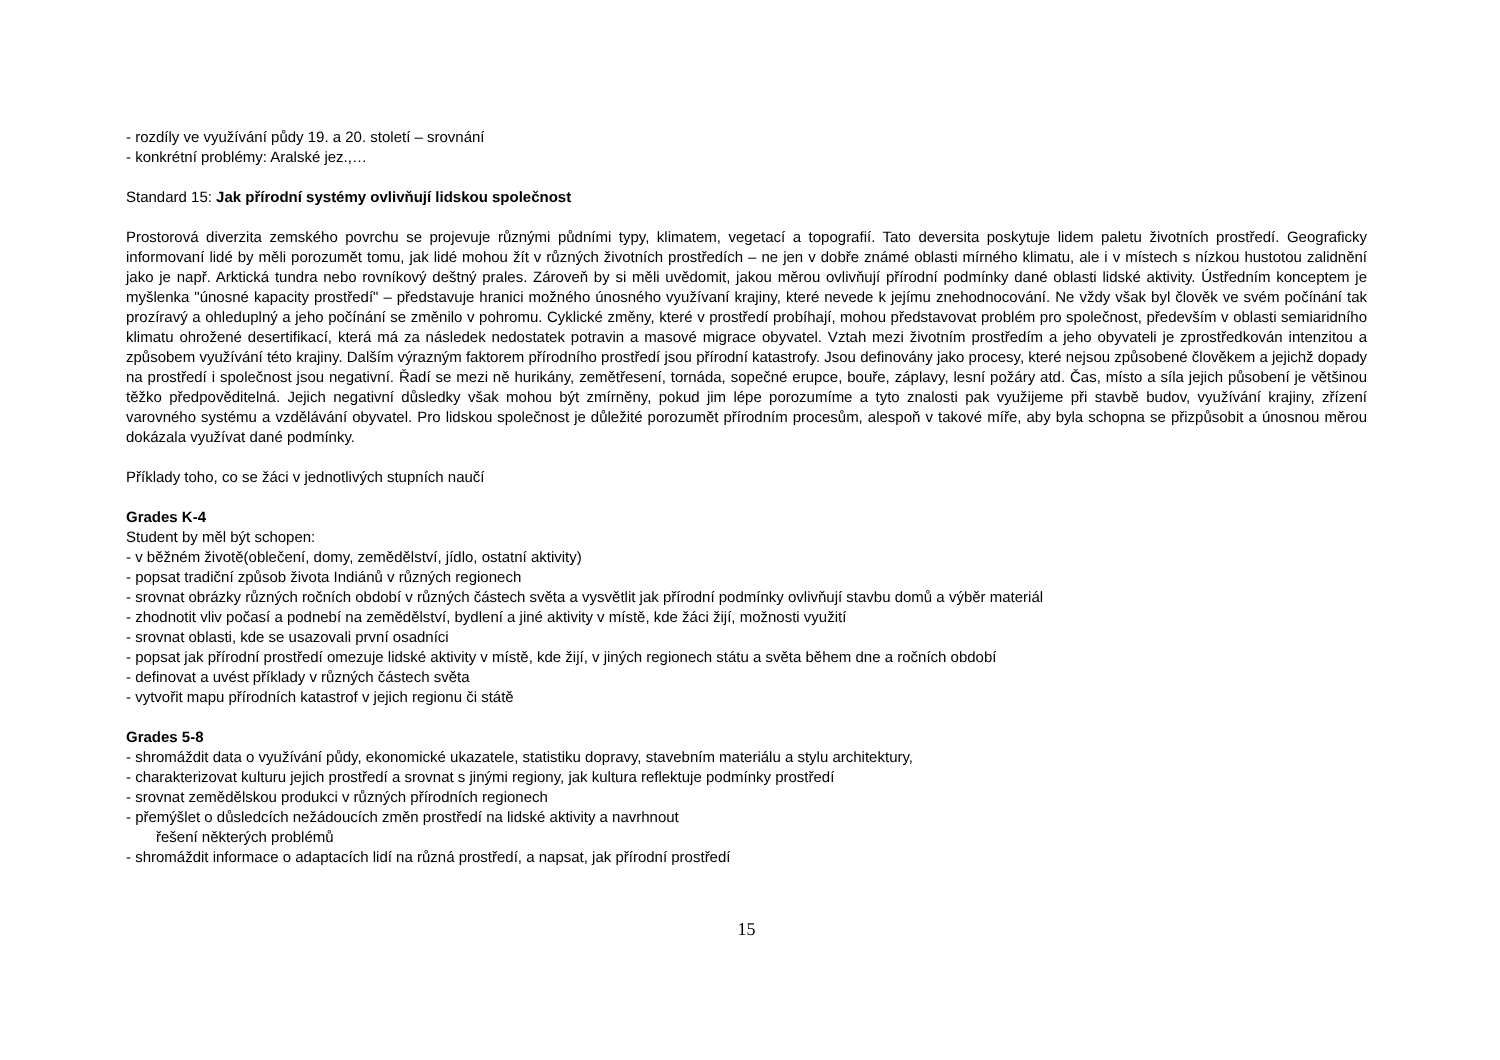- rozdíly ve využívání půdy 19. a 20. století – srovnání
- konkrétní problémy: Aralské jez.,…
Standard 15: Jak přírodní systémy ovlivňují lidskou společnost
Prostorová diverzita zemského povrchu se projevuje různými půdními typy, klimatem, vegetací a topografií. Tato deversita poskytuje lidem paletu životních prostředí. Geograficky informovaní lidé by měli porozumět tomu, jak lidé mohou žít v různých životních prostředích – ne jen v dobře známé oblasti mírného klimatu, ale i v místech s nízkou hustotou zalidnění jako je např. Arktická tundra nebo rovníkový deštný prales. Zároveň by si měli uvědomit, jakou měrou ovlivňují přírodní podmínky dané oblasti lidské aktivity. Ústředním konceptem je myšlenka "únosné kapacity prostředí" – představuje hranici možného únosného využívaní krajiny, které nevede k jejímu znehodnocování. Ne vždy však byl člověk ve svém počínání tak prozíravý a ohleduplný a jeho počínání se změnilo v pohromu. Cyklické změny, které v prostředí probíhají, mohou představovat problém pro společnost, především v oblasti semiaridního klimatu ohrožené desertifikací, která má za následek nedostatek potravin a masové migrace obyvatel. Vztah mezi životním prostředím a jeho obyvateli je zprostředkován intenzitou a způsobem využívání této krajiny. Dalším výrazným faktorem přírodního prostředí jsou přírodní katastrofy. Jsou definovány jako procesy, které nejsou způsobené člověkem a jejichž dopady na prostředí i společnost jsou negativní. Řadí se mezi ně hurikány, zemětřesení, tornáda, sopečné erupce, bouře, záplavy, lesní požáry atd. Čas, místo a síla jejich působení je většinou těžko předpověditelná. Jejich negativní důsledky však mohou být zmírněny, pokud jim lépe porozumíme a tyto znalosti pak využijeme při stavbě budov, využívání krajiny, zřízení varovného systému a vzdělávání obyvatel. Pro lidskou společnost je důležité porozumět přírodním procesům, alespoň v takové míře, aby byla schopna se přizpůsobit a únosnou měrou dokázala využívat dané podmínky.
Příklady toho, co se žáci v jednotlivých stupních naučí
Grades K-4
Student by měl být schopen:
- v běžném životě(oblečení, domy, zemědělství, jídlo, ostatní aktivity)
- popsat tradiční způsob života Indiánů v různých regionech
- srovnat obrázky různých ročních období v různých částech světa a vysvětlit jak přírodní podmínky ovlivňují stavbu domů a výběr materiál
- zhodnotit vliv počasí a podnebí na zemědělství, bydlení a jiné aktivity v místě, kde žáci žijí, možnosti využití
- srovnat oblasti, kde se usazovali první osadníci
- popsat jak přírodní prostředí omezuje lidské aktivity v místě, kde žijí, v jiných regionech státu a světa během dne a ročních období
- definovat a uvést příklady v různých částech světa
- vytvořit mapu přírodních katastrof v jejich regionu či státě
Grades 5-8
- shromáždit data o využívání půdy, ekonomické ukazatele, statistiku dopravy, stavebním materiálu a stylu architektury,
- charakterizovat kulturu jejich prostředí a srovnat s jinými regiony, jak kultura reflektuje podmínky prostředí
- srovnat zemědělskou produkci v různých přírodních regionech
- přemýšlet o důsledcích nežádoucích změn prostředí na lidské aktivity a navrhnout
řešení některých problémů
- shromáždit informace o adaptacích lidí na různá prostředí, a napsat, jak přírodní prostředí
15